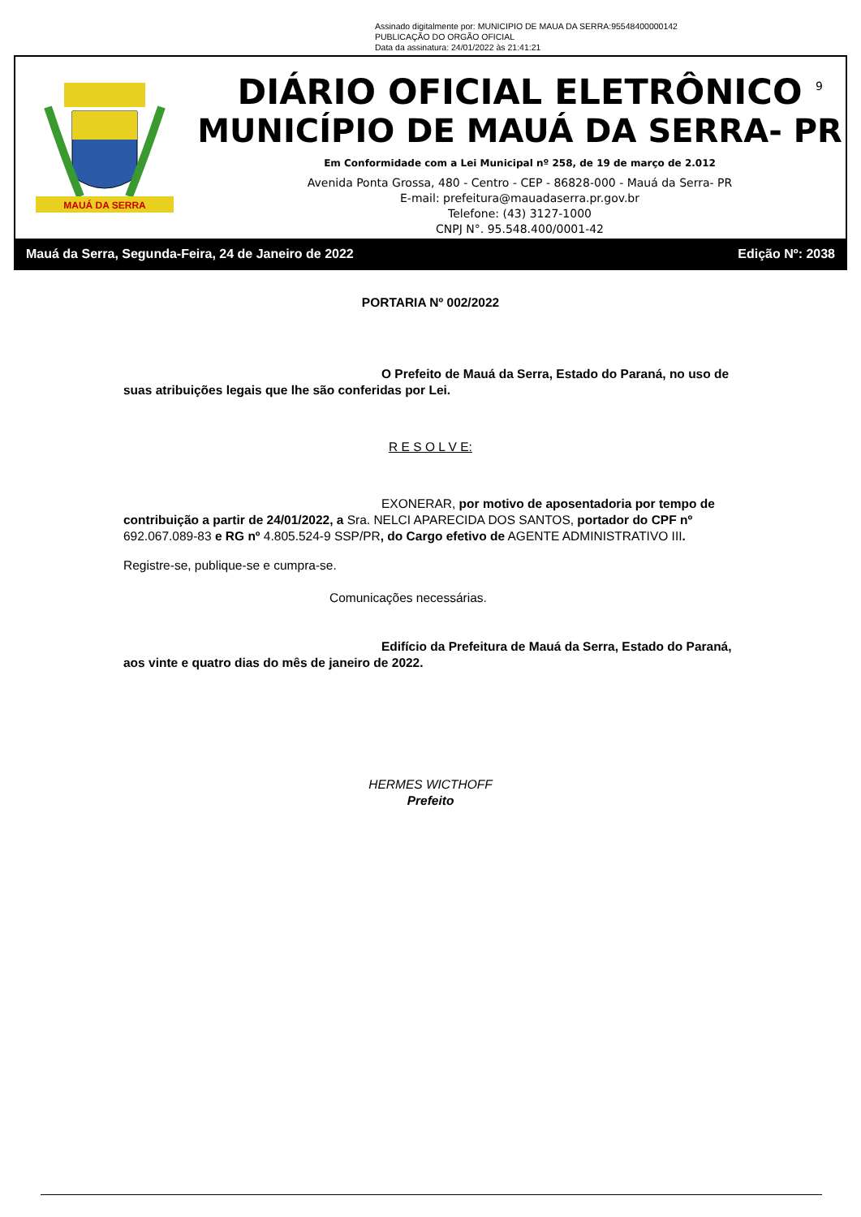Assinado digitalmente por: MUNICIPIO DE MAUA DA SERRA:95548400000142
PUBLICAÇÃO DO ORGÃO OFICIAL
Data da assinatura: 24/01/2022 às 21:41:21
MAUÁ DA SERRA
9
DIÁRIO OFICIAL ELETRÔNICO
MUNICÍPIO DE MAUÁ DA SERRA- PR
Em Conformidade com a Lei Municipal nº 258, de 19 de março de 2.012
Avenida Ponta Grossa, 480 - Centro - CEP - 86828-000 - Mauá da Serra- PR
E-mail: prefeitura@mauadaserra.pr.gov.br
Telefone: (43) 3127-1000
CNPJ N°. 95.548.400/0001-42
Mauá da Serra, Segunda-Feira, 24 de Janeiro de 2022 Edição Nº: 2038
PORTARIA Nº 002/2022
O Prefeito de Mauá da Serra, Estado do Paraná, no uso de suas atribuições legais que lhe são conferidas por Lei.
R E S O L V E:
EXONERAR, por motivo de aposentadoria por tempo de contribuição a partir de 24/01/2022, a Sra. NELCI APARECIDA DOS SANTOS, portador do CPF nº 692.067.089-83 e RG nº 4.805.524-9 SSP/PR, do Cargo efetivo de AGENTE ADMINISTRATIVO III.
Registre-se, publique-se e cumpra-se.
Comunicações necessárias.
Edifício da Prefeitura de Mauá da Serra, Estado do Paraná, aos vinte e quatro dias do mês de janeiro de 2022.
HERMES WICTHOFF
Prefeito